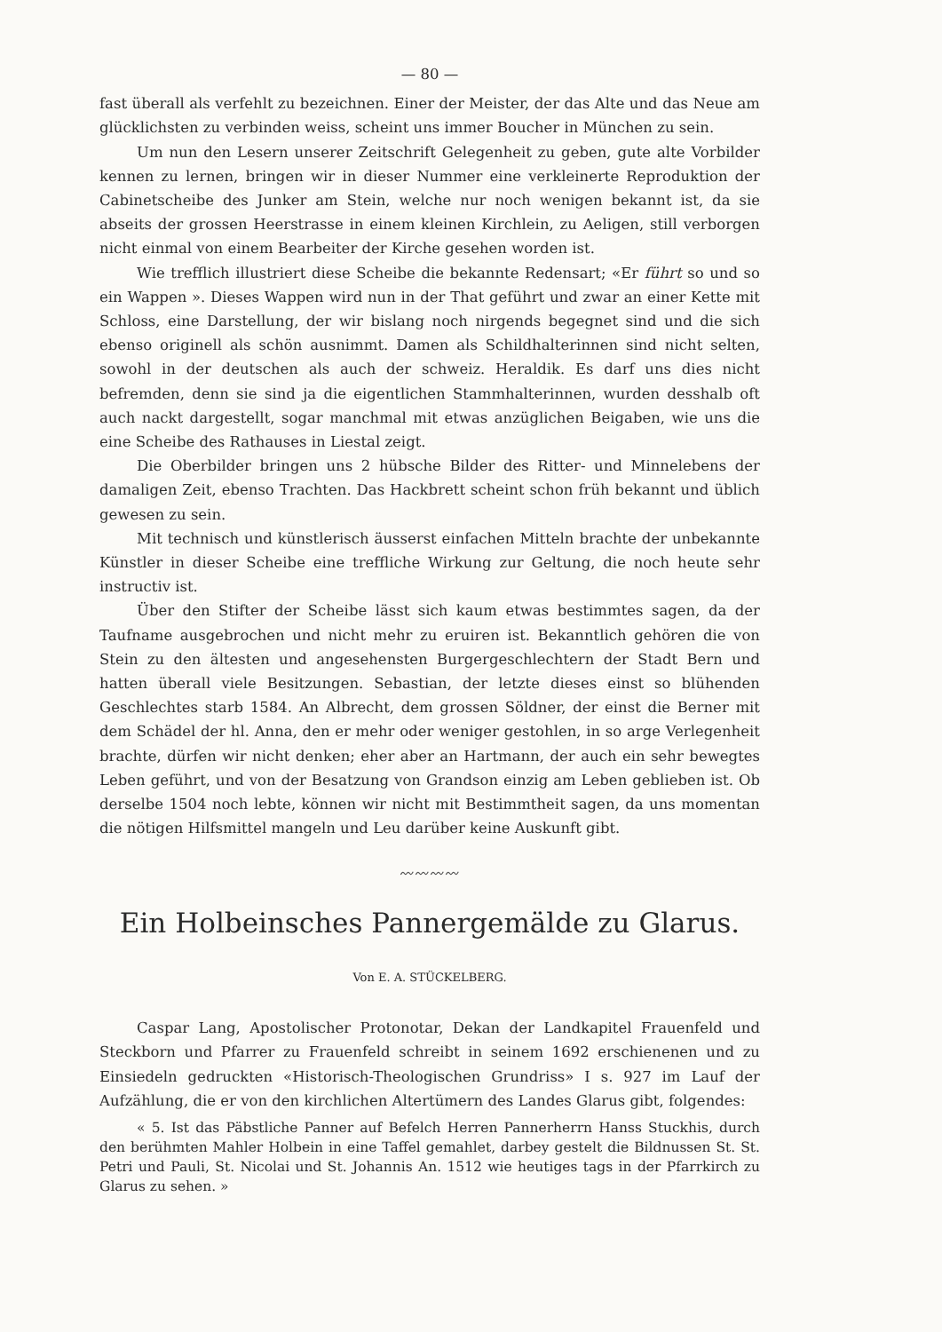— 80 —
fast überall als verfehlt zu bezeichnen. Einer der Meister, der das Alte und das Neue am glücklichsten zu verbinden weiss, scheint uns immer Boucher in München zu sein.
Um nun den Lesern unserer Zeitschrift Gelegenheit zu geben, gute alte Vorbilder kennen zu lernen, bringen wir in dieser Nummer eine verkleinerte Reproduktion der Cabinetscheibe des Junker am Stein, welche nur noch wenigen bekannt ist, da sie abseits der grossen Heerstrasse in einem kleinen Kirchlein, zu Aeligen, still verborgen nicht einmal von einem Bearbeiter der Kirche gesehen worden ist.
Wie trefflich illustriert diese Scheibe die bekannte Redensart; «Er führt so und so ein Wappen ». Dieses Wappen wird nun in der That geführt und zwar an einer Kette mit Schloss, eine Darstellung, der wir bislang noch nirgends begegnet sind und die sich ebenso originell als schön ausnimmt. Damen als Schildhalterinnen sind nicht selten, sowohl in der deutschen als auch der schweiz. Heraldik. Es darf uns dies nicht befremden, denn sie sind ja die eigentlichen Stammhalterinnen, wurden desshalb oft auch nackt dargestellt, sogar manchmal mit etwas anzüglichen Beigaben, wie uns die eine Scheibe des Rathauses in Liestal zeigt.
Die Oberbilder bringen uns 2 hübsche Bilder des Ritter- und Minnelebens der damaligen Zeit, ebenso Trachten. Das Hackbrett scheint schon früh bekannt und üblich gewesen zu sein.
Mit technisch und künstlerisch äusserst einfachen Mitteln brachte der unbekannte Künstler in dieser Scheibe eine treffliche Wirkung zur Geltung, die noch heute sehr instructiv ist.
Über den Stifter der Scheibe lässt sich kaum etwas bestimmtes sagen, da der Taufname ausgebrochen und nicht mehr zu eruiren ist. Bekanntlich gehören die von Stein zu den ältesten und angesehensten Burgergeschlechtern der Stadt Bern und hatten überall viele Besitzungen. Sebastian, der letzte dieses einst so blühenden Geschlechtes starb 1584. An Albrecht, dem grossen Söldner, der einst die Berner mit dem Schädel der hl. Anna, den er mehr oder weniger gestohlen, in so arge Verlegenheit brachte, dürfen wir nicht denken; eher aber an Hartmann, der auch ein sehr bewegtes Leben geführt, und von der Besatzung von Grandson einzig am Leben geblieben ist. Ob derselbe 1504 noch lebte, können wir nicht mit Bestimmtheit sagen, da uns momentan die nötigen Hilfsmittel mangeln und Leu darüber keine Auskunft gibt.
〰〰〰〰
Ein Holbeinsches Pannergemälde zu Glarus.
Von E. A. STÜCKELBERG.
Caspar Lang, Apostolischer Protonotar, Dekan der Landkapitel Frauenfeld und Steckborn und Pfarrer zu Frauenfeld schreibt in seinem 1692 erschienenen und zu Einsiedeln gedruckten «Historisch-Theologischen Grundriss» I s. 927 im Lauf der Aufzählung, die er von den kirchlichen Altertümern des Landes Glarus gibt, folgendes:
« 5. Ist das Päbstliche Panner auf Befelch Herren Pannerherrn Hanss Stuckhis, durch den berühmten Mahler Holbein in eine Taffel gemahlet, darbey gestelt die Bildnussen St. St. Petri und Pauli, St. Nicolai und St. Johannis An. 1512 wie heutiges tags in der Pfarrkirch zu Glarus zu sehen. »